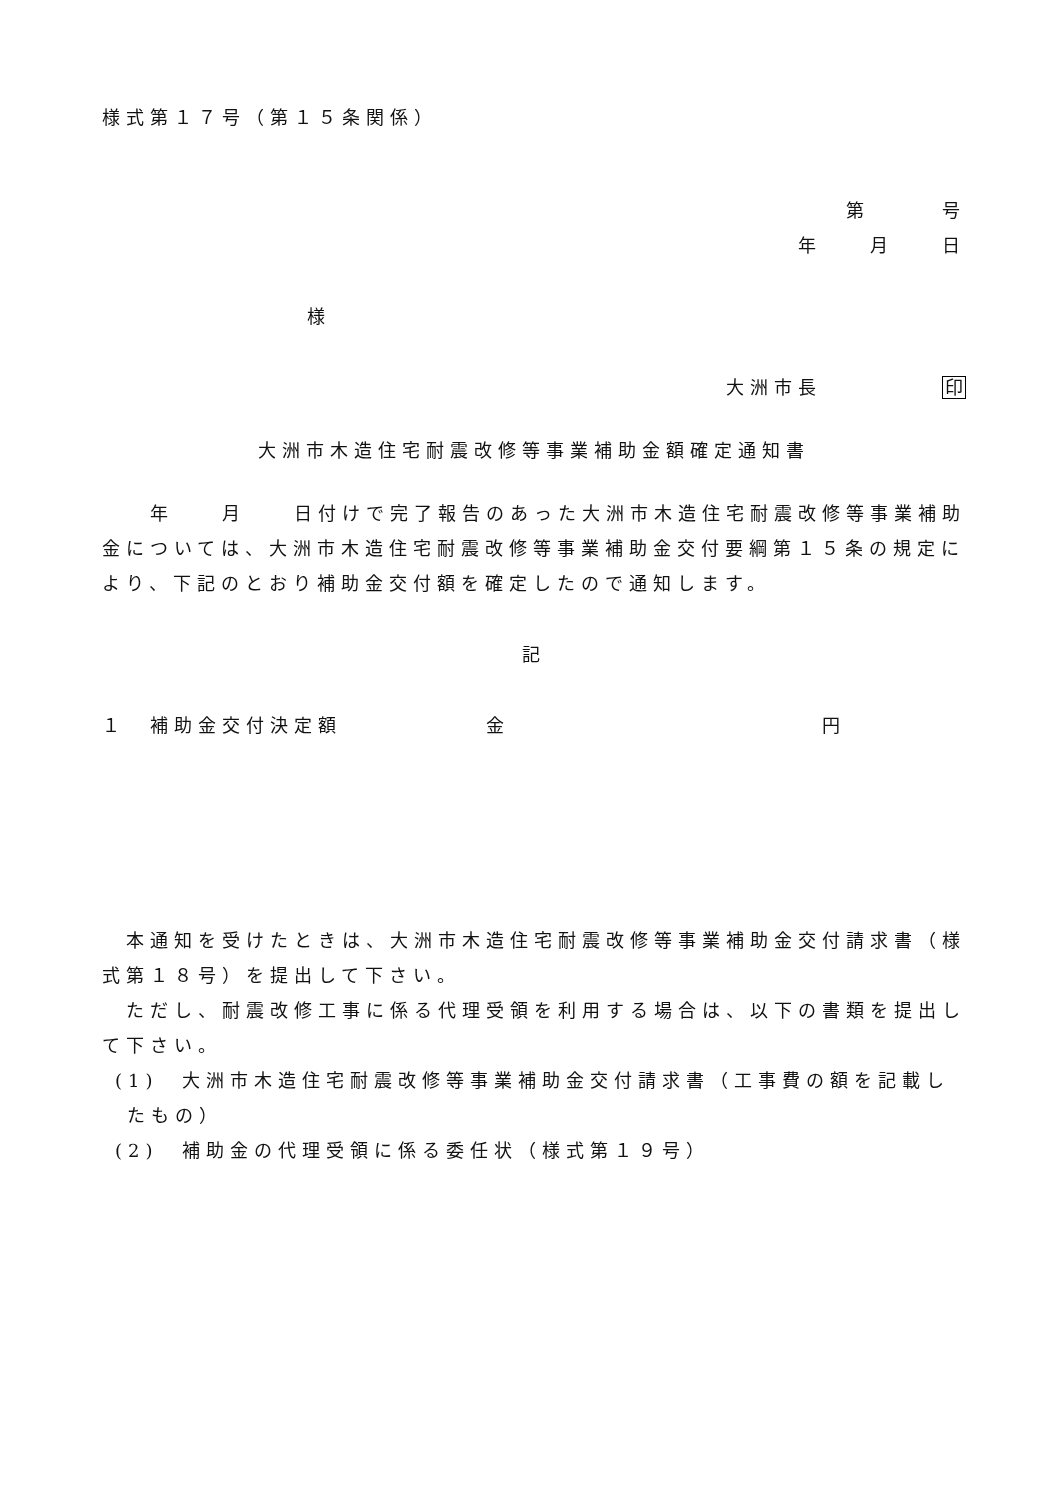様式第１７号（第１５条関係）
第　　　号
年　　月　　日
様
大洲市長　　　　　印
大洲市木造住宅耐震改修等事業補助金額確定通知書
　　年　　月　　日付けで完了報告のあった大洲市木造住宅耐震改修等事業補助金については、大洲市木造住宅耐震改修等事業補助金交付要綱第１５条の規定により、下記のとおり補助金交付額を確定したので通知します。
記
１　補助金交付決定額　　　　　　金　　　　　　　　　　　　　円
　本通知を受けたときは、大洲市木造住宅耐震改修等事業補助金交付請求書（様式第１８号）を提出して下さい。
　ただし、耐震改修工事に係る代理受領を利用する場合は、以下の書類を提出して下さい。
(1)　大洲市木造住宅耐震改修等事業補助金交付請求書（工事費の額を記載したもの）
(2)　補助金の代理受領に係る委任状（様式第１９号）